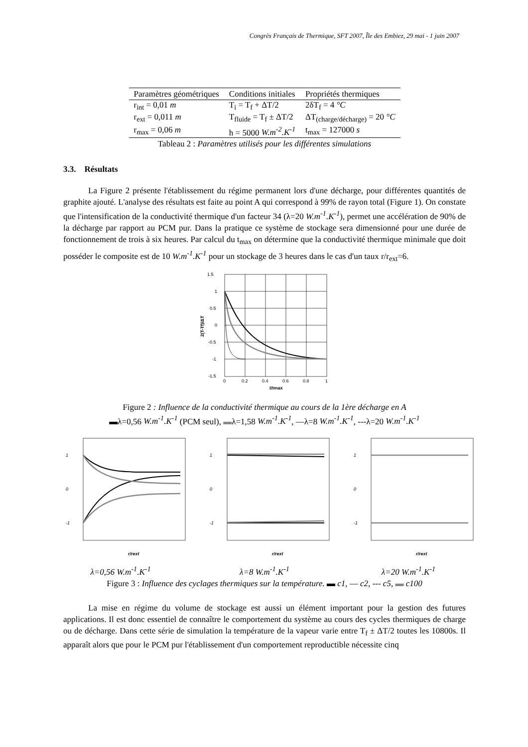Congrès Français de Thermique, SFT 2007, Île des Embiez, 29 mai - 1 juin 2007
| Paramètres géométriques | Conditions initiales | Propriétés thermiques |
| --- | --- | --- |
| r<sub>int</sub> = 0,01 m | T<sub>i</sub> = T<sub>f</sub> + ΔT/2 | 2δT<sub>f</sub> = 4 °C |
| r<sub>ext</sub> = 0,011 m | T<sub>fluide</sub> = T<sub>f</sub> ± ΔT/2 | ΔT<sub>(charge/décharge)</sub> = 20 °C |
| r<sub>max</sub> = 0,06 m | h = 5000 W.m<sup>-2</sup>.K<sup>-1</sup> | t<sub>max</sub> = 127000 s |
Tableau 2 : Paramètres utilisés pour les différentes simulations
3.3. Résultats
La Figure 2 présente l'établissement du régime permanent lors d'une décharge, pour différentes quantités de graphite ajouté. L'analyse des résultats est faite au point A qui correspond à 99% de rayon total (Figure 1). On constate que l'intensification de la conductivité thermique d'un facteur 34 (λ=20 W.m<sup>-1</sup>.K<sup>-1</sup>), permet une accélération de 90% de la décharge par rapport au PCM pur. Dans la pratique ce système de stockage sera dimensionné pour une durée de fonctionnement de trois à six heures. Par calcul du t<sub>max</sub> on détermine que la conductivité thermique minimale que doit posséder le composite est de 10 W.m<sup>-1</sup>.K<sup>-1</sup> pour un stockage de 3 heures dans le cas d'un taux r/r<sub>ext</sub>=6.
1.5
1
0.5
0
-0.5
-1
-1.5
0
0.2
0.4
0.6
0.8
1
t/tmax
2(T-Tf)/ΔT
Figure 2 : Influence de la conductivité thermique au cours de la 1ère décharge en A
▬λ=0,56 W.m<sup>-1</sup>.K<sup>-1</sup> (PCM seul), ▬λ=1,58 W.m<sup>-1</sup>.K<sup>-1</sup>, —λ=8 W.m<sup>-1</sup>.K<sup>-1</sup>, ---λ=20 W.m<sup>-1</sup>.K<sup>-1</sup>
1
0
-1
r/rext
λ=0,56 W.m<sup>-1</sup>.K<sup>-1</sup>
1
0
-1
r/rext
λ=8 W.m<sup>-1</sup>.K<sup>-1</sup>
1
0
-1
r/rext
λ=20 W.m<sup>-1</sup>.K<sup>-1</sup>
Figure 3 : Influence des cyclages thermiques sur la température. ▬ c1, — c2, --- c5, ▬ c100
La mise en régime du volume de stockage est aussi un élément important pour la gestion des futures applications. Il est donc essentiel de connaître le comportement du système au cours des cycles thermiques de charge ou de décharge. Dans cette série de simulation la température de la vapeur varie entre T<sub>f</sub> ± ΔT/2 toutes les 10800s. Il apparaît alors que pour le PCM pur l'établissement d'un comportement reproductible nécessite cinq